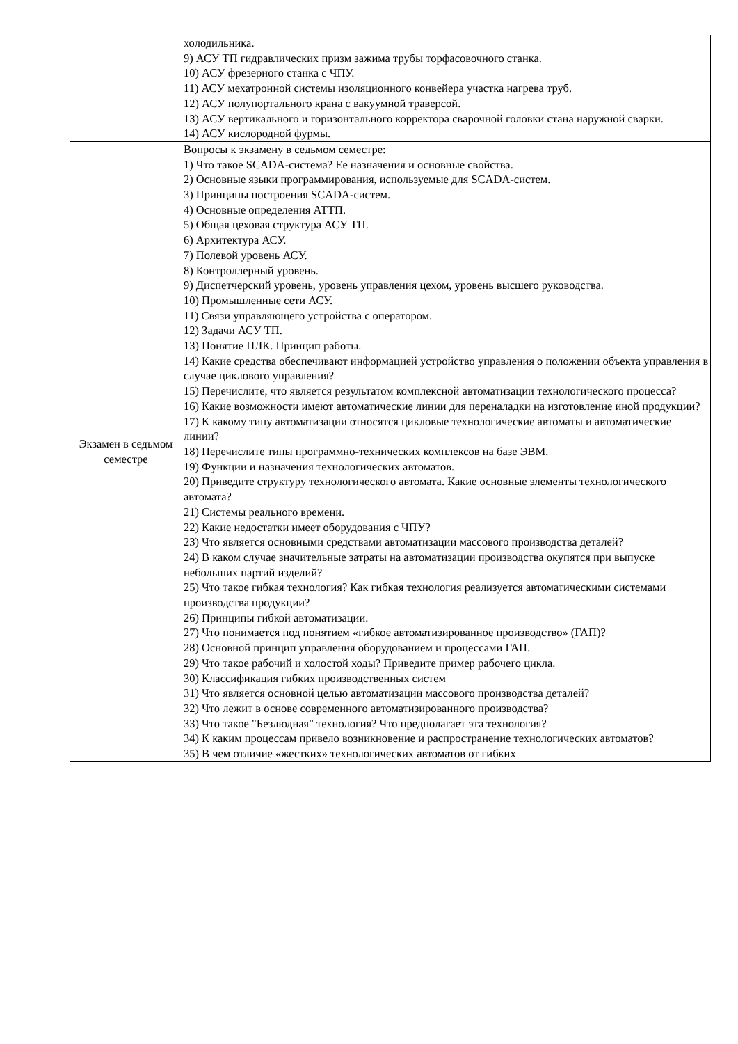| | холодильника. 9) АСУ ТП гидравлических призм зажима трубы торфасовочного станка. 10) АСУ фрезерного станка с ЧПУ. 11) АСУ мехатронной системы изоляционного конвейера участка нагрева труб. 12) АСУ полупортального крана с вакуумной траверсой. 13) АСУ вертикального и горизонтального корректора сварочной головки стана наружной сварки. 14) АСУ кислородной фурмы. |
| Экзамен в седьмом семестре | Вопросы к экзамену в седьмом семестре: 1) Что такое SCADA-система? Ее назначения и основные свойства. 2) Основные языки программирования, используемые для SCADA-систем. 3) Принципы построения SCADA-систем. 4) Основные определения АТТП. 5) Общая цеховая структура АСУ ТП. 6) Архитектура АСУ. 7) Полевой уровень АСУ. 8) Контроллерный уровень. 9) Диспетчерский уровень, уровень управления цехом, уровень высшего руководства. 10) Промышленные сети АСУ. 11) Связи управляющего устройства с оператором. 12) Задачи АСУ ТП. 13) Понятие ПЛК. Принцип работы. 14) Какие средства обеспечивают информацией устройство управления о положении объекта управления в случае циклового управления? 15) Перечислите, что является результатом комплексной автоматизации технологического процесса? 16) Какие возможности имеют автоматические линии для переналадки на изготовление иной продукции? 17) К какому типу автоматизации относятся цикловые технологические автоматы и автоматические линии? 18) Перечислите типы программно-технических комплексов на базе ЭВМ. 19) Функции и назначения технологических автоматов. 20) Приведите структуру технологического автомата. Какие основные элементы технологического автомата? 21) Системы реального времени. 22) Какие недостатки имеет оборудования с ЧПУ? 23) Что является основными средствами автоматизации массового производства деталей? 24) В каком случае значительные затраты на автоматизации производства окупятся при выпуске небольших партий изделий? 25) Что такое гибкая технология? Как гибкая технология реализуется автоматическими системами производства продукции? 26) Принципы гибкой автоматизации. 27) Что понимается под понятием «гибкое автоматизированное производство» (ГАП)? 28) Основной принцип управления оборудованием и процессами ГАП. 29) Что такое рабочий и холостой ходы? Приведите пример рабочего цикла. 30) Классификация гибких производственных систем 31) Что является основной целью автоматизации массового производства деталей? 32) Что лежит в основе современного автоматизированного производства? 33) Что такое "Безлюдная" технология? Что предполагает эта технология? 34) К каким процессам привело возникновение и распространение технологических автоматов? 35) В чем отличие «жестких» технологических автоматов от гибких |